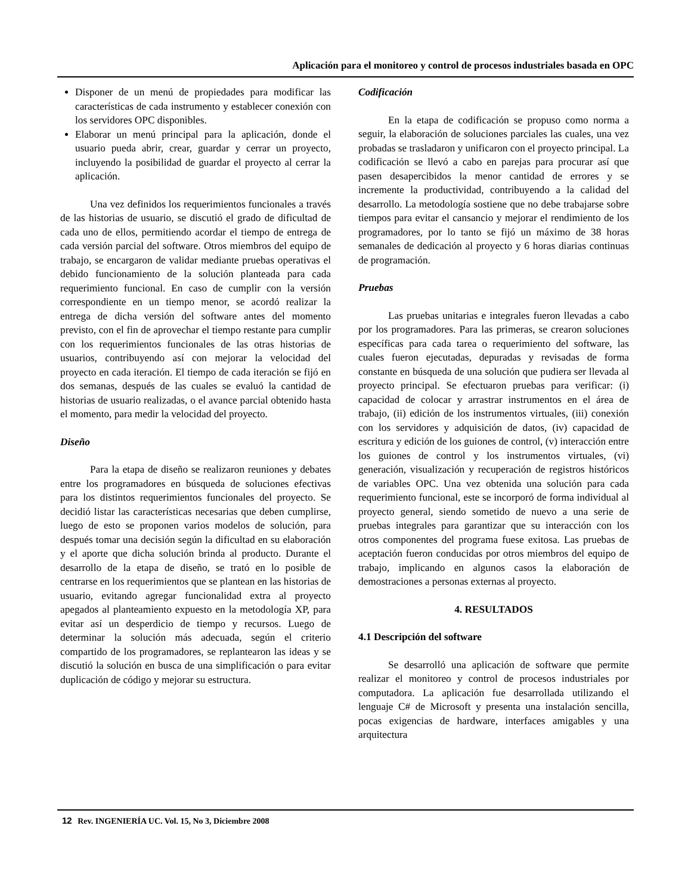Aplicación para el monitoreo y control de procesos industriales basada en OPC
Disponer de un menú de propiedades para modificar las características de cada instrumento y establecer conexión con los servidores OPC disponibles.
Elaborar un menú principal para la aplicación, donde el usuario pueda abrir, crear, guardar y cerrar un proyecto, incluyendo la posibilidad de guardar el proyecto al cerrar la aplicación.
Una vez definidos los requerimientos funcionales a través de las historias de usuario, se discutió el grado de dificultad de cada uno de ellos, permitiendo acordar el tiempo de entrega de cada versión parcial del software. Otros miembros del equipo de trabajo, se encargaron de validar mediante pruebas operativas el debido funcionamiento de la solución planteada para cada requerimiento funcional. En caso de cumplir con la versión correspondiente en un tiempo menor, se acordó realizar la entrega de dicha versión del software antes del momento previsto, con el fin de aprovechar el tiempo restante para cumplir con los requerimientos funcionales de las otras historias de usuarios, contribuyendo así con mejorar la velocidad del proyecto en cada iteración. El tiempo de cada iteración se fijó en dos semanas, después de las cuales se evaluó la cantidad de historias de usuario realizadas, o el avance parcial obtenido hasta el momento, para medir la velocidad del proyecto.
Diseño
Para la etapa de diseño se realizaron reuniones y debates entre los programadores en búsqueda de soluciones efectivas para los distintos requerimientos funcionales del proyecto. Se decidió listar las características necesarias que deben cumplirse, luego de esto se proponen varios modelos de solución, para después tomar una decisión según la dificultad en su elaboración y el aporte que dicha solución brinda al producto. Durante el desarrollo de la etapa de diseño, se trató en lo posible de centrarse en los requerimientos que se plantean en las historias de usuario, evitando agregar funcionalidad extra al proyecto apegados al planteamiento expuesto en la metodología XP, para evitar así un desperdicio de tiempo y recursos. Luego de determinar la solución más adecuada, según el criterio compartido de los programadores, se replantearon las ideas y se discutió la solución en busca de una simplificación o para evitar duplicación de código y mejorar su estructura.
Codificación
En la etapa de codificación se propuso como norma a seguir, la elaboración de soluciones parciales las cuales, una vez probadas se trasladaron y unificaron con el proyecto principal. La codificación se llevó a cabo en parejas para procurar así que pasen desapercibidos la menor cantidad de errores y se incremente la productividad, contribuyendo a la calidad del desarrollo. La metodología sostiene que no debe trabajarse sobre tiempos para evitar el cansancio y mejorar el rendimiento de los programadores, por lo tanto se fijó un máximo de 38 horas semanales de dedicación al proyecto y 6 horas diarias continuas de programación.
Pruebas
Las pruebas unitarias e integrales fueron llevadas a cabo por los programadores. Para las primeras, se crearon soluciones específicas para cada tarea o requerimiento del software, las cuales fueron ejecutadas, depuradas y revisadas de forma constante en búsqueda de una solución que pudiera ser llevada al proyecto principal. Se efectuaron pruebas para verificar: (i) capacidad de colocar y arrastrar instrumentos en el área de trabajo, (ii) edición de los instrumentos virtuales, (iii) conexión con los servidores y adquisición de datos, (iv) capacidad de escritura y edición de los guiones de control, (v) interacción entre los guiones de control y los instrumentos virtuales, (vi) generación, visualización y recuperación de registros históricos de variables OPC. Una vez obtenida una solución para cada requerimiento funcional, este se incorporó de forma individual al proyecto general, siendo sometido de nuevo a una serie de pruebas integrales para garantizar que su interacción con los otros componentes del programa fuese exitosa. Las pruebas de aceptación fueron conducidas por otros miembros del equipo de trabajo, implicando en algunos casos la elaboración de demostraciones a personas externas al proyecto.
4. RESULTADOS
4.1 Descripción del software
Se desarrolló una aplicación de software que permite realizar el monitoreo y control de procesos industriales por computadora. La aplicación fue desarrollada utilizando el lenguaje C# de Microsoft y presenta una instalación sencilla, pocas exigencias de hardware, interfaces amigables y una arquitectura
12 Rev. INGENIERÍA UC. Vol. 15, No 3, Diciembre 2008